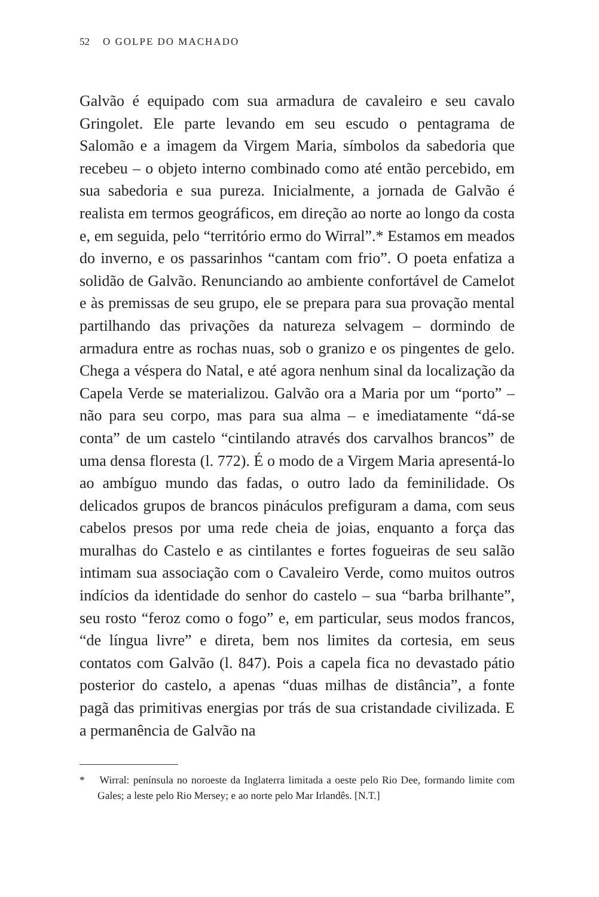52 O GOLPE DO MACHADO
Galvão é equipado com sua armadura de cavaleiro e seu cavalo Gringolet. Ele parte levando em seu escudo o pentagrama de Salomão e a imagem da Virgem Maria, símbolos da sabedoria que recebeu – o objeto interno combinado como até então percebido, em sua sabedoria e sua pureza. Inicialmente, a jornada de Galvão é realista em termos geográficos, em direção ao norte ao longo da costa e, em seguida, pelo “território ermo do Wirral”.* Estamos em meados do inverno, e os passarinhos “cantam com frio”. O poeta enfatiza a solidão de Galvão. Renunciando ao ambiente confortável de Camelot e às premissas de seu grupo, ele se prepara para sua provação mental partilhando das privações da natureza selvagem – dormindo de armadura entre as rochas nuas, sob o granizo e os pingentes de gelo. Chega a véspera do Natal, e até agora nenhum sinal da localização da Capela Verde se materializou. Galvão ora a Maria por um “porto” – não para seu corpo, mas para sua alma – e imediatamente “dá-se conta” de um castelo “cintilando através dos carvalhos brancos” de uma densa floresta (l. 772). É o modo de a Virgem Maria apresentá-lo ao ambíguo mundo das fadas, o outro lado da feminilidade. Os delicados grupos de brancos pináculos prefiguram a dama, com seus cabelos presos por uma rede cheia de joias, enquanto a força das muralhas do Castelo e as cintilantes e fortes fogueiras de seu salão intimam sua associação com o Cavaleiro Verde, como muitos outros indícios da identidade do senhor do castelo – sua “barba brilhante”, seu rosto “feroz como o fogo” e, em particular, seus modos francos, “de língua livre” e direta, bem nos limites da cortesia, em seus contatos com Galvão (l. 847). Pois a capela fica no devastado pátio posterior do castelo, a apenas “duas milhas de distância”, a fonte pagã das primitivas energias por trás de sua cristandade civilizada. E a permanência de Galvão na
* Wirral: península no noroeste da Inglaterra limitada a oeste pelo Rio Dee, formando limite com Gales; a leste pelo Rio Mersey; e ao norte pelo Mar Irlandês. [N.T.]